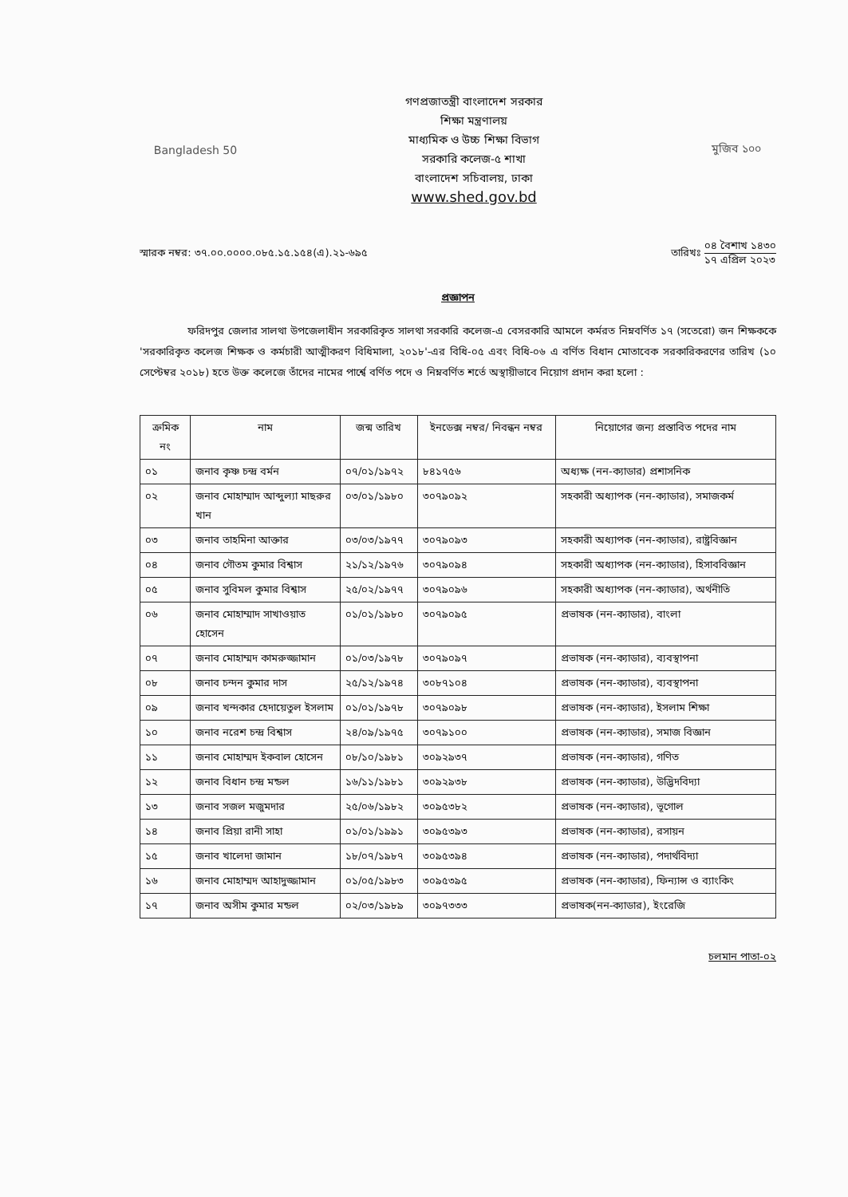Bangladesh 50
গণপ্রজাতন্ত্রী বাংলাদেশ সরকার
শিক্ষা মন্ত্রণালয়
মাধ্যমিক ও উচ্চ শিক্ষা বিভাগ
সরকারি কলেজ-৫ শাখা
বাংলাদেশ সচিবালয়, ঢাকা
www.shed.gov.bd
মুজিব ১০০
স্মারক নম্বর: ৩৭.০০.০০০০.০৮৫.১৫.১৫৪(এ).২১-৬৯৫
তারিখঃ
০৪ বৈশাখ ১৪৩০
১৭ এপ্রিল ২০২৩
প্রজ্ঞাপন
ফরিদপুর জেলার সালথা উপজেলাধীন সরকারিকৃত সালথা সরকারি কলেজ-এ বেসরকারি আমলে কর্মরত নিম্নবর্ণিত ১৭ (সতেরো) জন শিক্ষককে 'সরকারিকৃত কলেজ শিক্ষক ও কর্মচারী আত্মীকরণ বিধিমালা, ২০১৮'-এর বিধি-০৫ এবং বিধি-০৬ এ বর্ণিত বিধান মোতাবেক সরকারিকরণের তারিখ (১০ সেপ্টেম্বর ২০১৮) হতে উক্ত কলেজে তাঁদের নামের পার্শ্বে বর্ণিত পদে ও নিম্নবর্ণিত শর্তে অস্থায়ীভাবে নিয়োগ প্রদান করা হলো :
| ক্রমিক নং | নাম | জন্ম তারিখ | ইনডেক্স নম্বর/ নিবন্ধন নম্বর | নিয়োগের জন্য প্রস্তাবিত পদের নাম |
| --- | --- | --- | --- | --- |
| ০১ | জনাব কৃষ্ণ চন্দ্র বর্মন | ০৭/০১/১৯৭২ | ৮৪১৭৫৬ | অধ্যক্ষ (নন-ক্যাডার) প্রশাসনিক |
| ০২ | জনাব মোহাম্মাদ আব্দুল্যা মাছরুর খান | ০৩/০১/১৯৮০ | ৩০৭৯০৯২ | সহকারী অধ্যাপক (নন-ক্যাডার), সমাজকর্ম |
| ০৩ | জনাব তাহমিনা আক্তার | ০৩/০৩/১৯৭৭ | ৩০৭৯০৯৩ | সহকারী অধ্যাপক (নন-ক্যাডার), রাষ্ট্রবিজ্ঞান |
| ০৪ | জনাব গৌতম কুমার বিশ্বাস | ২১/১২/১৯৭৬ | ৩০৭৯০৯৪ | সহকারী অধ্যাপক (নন-ক্যাডার), হিসাববিজ্ঞান |
| ০৫ | জনাব সুবিমল কুমার বিশ্বাস | ২৫/০২/১৯৭৭ | ৩০৭৯০৯৬ | সহকারী অধ্যাপক (নন-ক্যাডার), অর্থনীতি |
| ০৬ | জনাব মোহাম্মাদ সাখাওয়াত হোসেন | ০১/০১/১৯৮০ | ৩০৭৯০৯৫ | প্রভাষক (নন-ক্যাডার), বাংলা |
| ০৭ | জনাব মোহাম্মদ কামরুজ্জামান | ০১/০৩/১৯৭৮ | ৩০৭৯০৯৭ | প্রভাষক (নন-ক্যাডার), ব্যবস্থাপনা |
| ০৮ | জনাব চন্দন কুমার দাস | ২৫/১২/১৯৭৪ | ৩০৮৭১০৪ | প্রভাষক (নন-ক্যাডার), ব্যবস্থাপনা |
| ০৯ | জনাব খন্দকার হেদায়েতুল ইসলাম | ০১/০১/১৯৭৮ | ৩০৭৯০৯৮ | প্রভাষক (নন-ক্যাডার), ইসলাম শিক্ষা |
| ১০ | জনাব নরেশ চন্দ্র বিশ্বাস | ২৪/০৯/১৯৭৫ | ৩০৭৯১০০ | প্রভাষক (নন-ক্যাডার), সমাজ বিজ্ঞান |
| ১১ | জনাব মোহাম্মদ ইকবাল হোসেন | ০৮/১০/১৯৮১ | ৩০৯২৯৩৭ | প্রভাষক (নন-ক্যাডার), গণিত |
| ১২ | জনাব বিধান চন্দ্র মন্ডল | ১৬/১১/১৯৮১ | ৩০৯২৯৩৮ | প্রভাষক (নন-ক্যাডার), উদ্ভিদবিদ্যা |
| ১৩ | জনাব সজল মজুমদার | ২৫/০৬/১৯৮২ | ৩০৯৫৩৮২ | প্রভাষক (নন-ক্যাডার), ভূগোল |
| ১৪ | জনাব প্রিয়া রানী সাহা | ০১/০১/১৯৯১ | ৩০৯৫৩৯৩ | প্রভাষক (নন-ক্যাডার), রসায়ন |
| ১৫ | জনাব খালেদা জামান | ১৮/০৭/১৯৮৭ | ৩০৯৫৩৯৪ | প্রভাষক (নন-ক্যাডার), পদার্থবিদ্যা |
| ১৬ | জনাব মোহাম্মদ আহাদুজ্জামান | ০১/০৫/১৯৮৩ | ৩০৯৫৩৯৫ | প্রভাষক (নন-ক্যাডার), ফিন্যান্স ও ব্যাংকিং |
| ১৭ | জনাব অসীম কুমার মন্ডল | ০২/০৩/১৯৮৯ | ৩০৯৭৩৩৩ | প্রভাষক(নন-ক্যাডার), ইংরেজি |
চলমান পাতা-০২